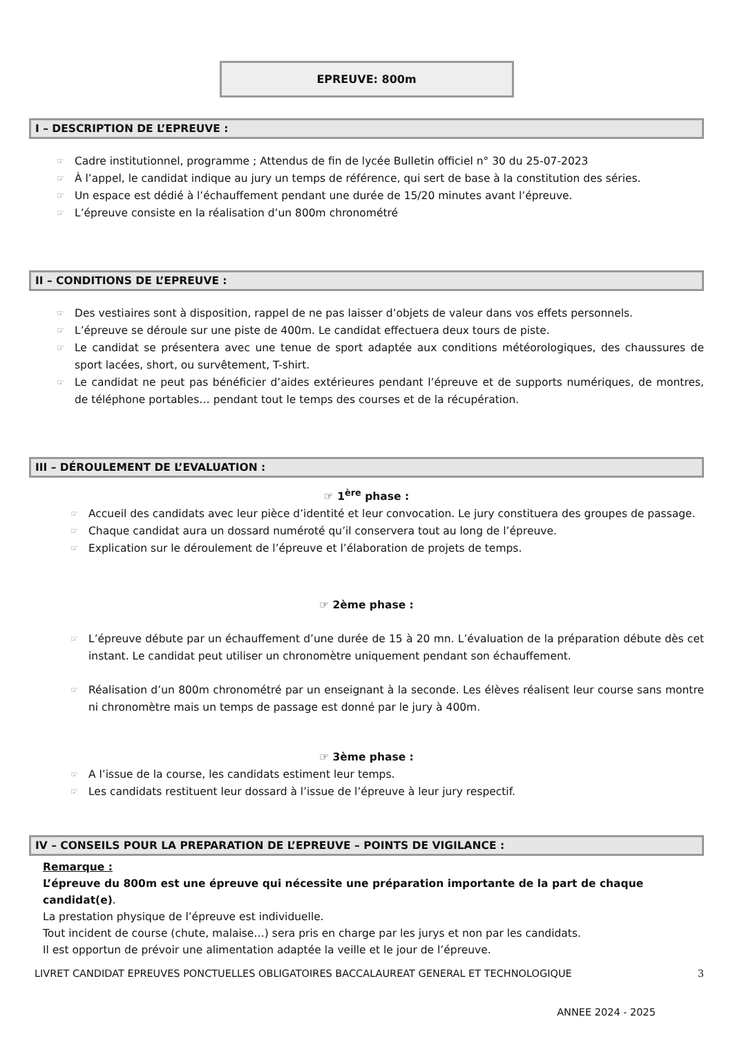EPREUVE: 800m
I – DESCRIPTION DE L’EPREUVE :
☞ Cadre institutionnel, programme ; Attendus de fin de lycée Bulletin officiel n° 30 du 25-07-2023
☞ À l’appel, le candidat indique au jury un temps de référence, qui sert de base à la constitution des séries.
☞ Un espace est dédié à l’échauffement pendant une durée de 15/20 minutes avant l’épreuve.
☞ L’épreuve consiste en la réalisation d’un 800m chronométré
II – CONDITIONS DE L’EPREUVE :
☞ Des vestiaires sont à disposition, rappel de ne pas laisser d’objets de valeur dans vos effets personnels.
☞ L’épreuve se déroule sur une piste de 400m. Le candidat effectuera deux tours de piste.
☞ Le candidat se présentera avec une tenue de sport adaptée aux conditions météorologiques, des chaussures de sport lacées, short, ou survêtement, T-shirt.
☞ Le candidat ne peut pas bénéficier d’aides extérieures pendant l’épreuve et de supports numériques, de montres, de téléphone portables… pendant tout le temps des courses et de la récupération.
III – DÉROULEMENT DE L’EVALUATION :
☞ 1<sup>ère</sup> phase :
☞ Accueil des candidats avec leur pièce d’identité et leur convocation. Le jury constituera des groupes de passage.
☞ Chaque candidat aura un dossard numéroté qu’il conservera tout au long de l’épreuve.
☞ Explication sur le déroulement de l’épreuve et l’élaboration de projets de temps.
☞ 2ème phase :
☞ L’épreuve débute par un échauffement d’une durée de 15 à 20 mn. L’évaluation de la préparation débute dès cet instant. Le candidat peut utiliser un chronomètre uniquement pendant son échauffement.
☞ Réalisation d’un 800m chronométré par un enseignant à la seconde. Les élèves réalisent leur course sans montre ni chronomètre mais un temps de passage est donné par le jury à 400m.
☞ 3ème phase :
☞ A l’issue de la course, les candidats estiment leur temps.
☞ Les candidats restituent leur dossard à l’issue de l’épreuve à leur jury respectif.
IV – CONSEILS POUR LA PREPARATION DE L’EPREUVE – POINTS DE VIGILANCE :
Remarque :
L’épreuve du 800m est une épreuve qui nécessite une préparation importante de la part de chaque candidat(e).
La prestation physique de l’épreuve est individuelle.
Tout incident de course (chute, malaise…) sera pris en charge par les jurys et non par les candidats.
Il est opportun de prévoir une alimentation adaptée la veille et le jour de l’épreuve.
LIVRET CANDIDAT EPREUVES PONCTUELLES OBLIGATOIRES BACCALAUREAT GENERAL ET TECHNOLOGIQUE 3
ANNEE 2024 - 2025